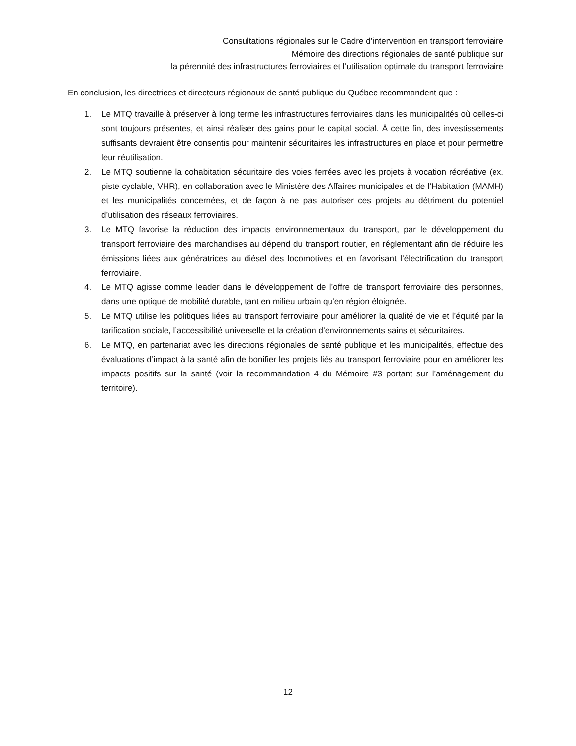Consultations régionales sur le Cadre d’intervention en transport ferroviaire
Mémoire des directions régionales de santé publique sur
la pérennité des infrastructures ferroviaires et l’utilisation optimale du transport ferroviaire
En conclusion, les directrices et directeurs régionaux de santé publique du Québec recommandent que :
1. Le MTQ travaille à préserver à long terme les infrastructures ferroviaires dans les municipalités où celles-ci sont toujours présentes, et ainsi réaliser des gains pour le capital social. À cette fin, des investissements suffisants devraient être consentis pour maintenir sécuritaires les infrastructures en place et pour permettre leur réutilisation.
2. Le MTQ soutienne la cohabitation sécuritaire des voies ferrées avec les projets à vocation récréative (ex. piste cyclable, VHR), en collaboration avec le Ministère des Affaires municipales et de l’Habitation (MAMH) et les municipalités concernées, et de façon à ne pas autoriser ces projets au détriment du potentiel d’utilisation des réseaux ferroviaires.
3. Le MTQ favorise la réduction des impacts environnementaux du transport, par le développement du transport ferroviaire des marchandises au dépend du transport routier, en réglementant afin de réduire les émissions liées aux génératrices au diésel des locomotives et en favorisant l’électrification du transport ferroviaire.
4. Le MTQ agisse comme leader dans le développement de l’offre de transport ferroviaire des personnes, dans une optique de mobilité durable, tant en milieu urbain qu’en région éloignée.
5. Le MTQ utilise les politiques liées au transport ferroviaire pour améliorer la qualité de vie et l’équité par la tarification sociale, l’accessibilité universelle et la création d’environnements sains et sécuritaires.
6. Le MTQ, en partenariat avec les directions régionales de santé publique et les municipalités, effectue des évaluations d’impact à la santé afin de bonifier les projets liés au transport ferroviaire pour en améliorer les impacts positifs sur la santé (voir la recommandation 4 du Mémoire #3 portant sur l’aménagement du territoire).
12